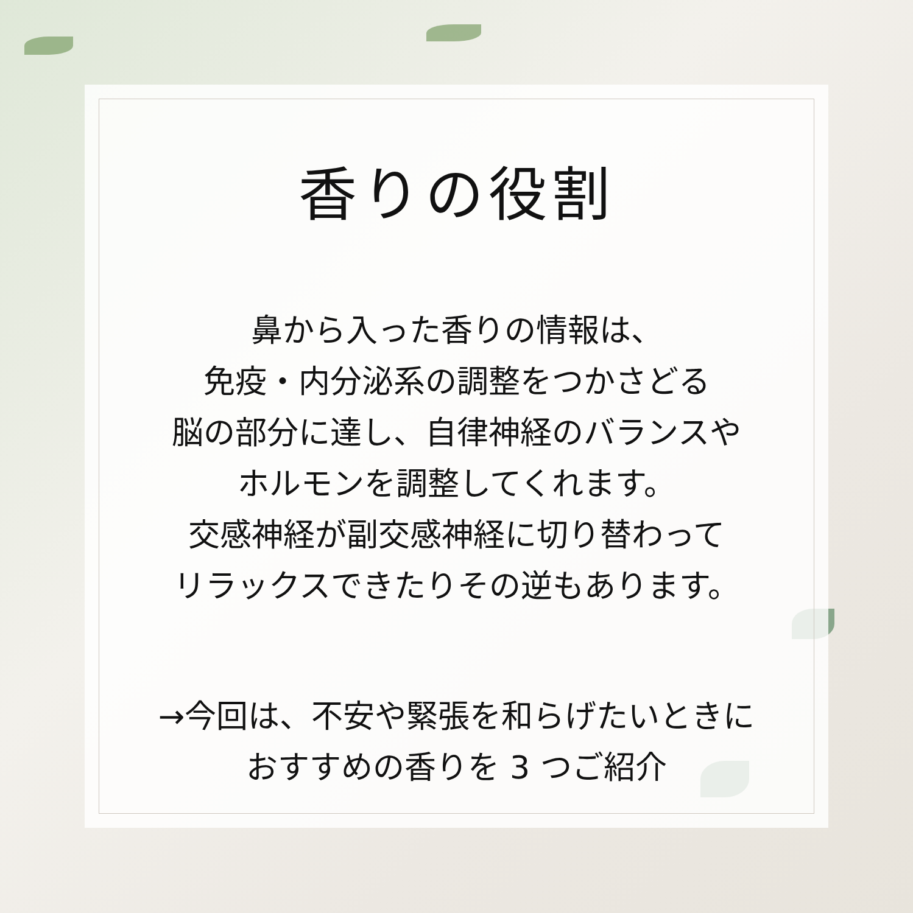香りの役割
鼻から入った香りの情報は、
免疫・内分泌系の調整をつかさどる
脳の部分に達し、自律神経のバランスや
ホルモンを調整してくれます。
交感神経が副交感神経に切り替わって
リラックスできたりその逆もあります。
→今回は、不安や緊張を和らげたいときに
おすすめの香りを 3 つご紹介